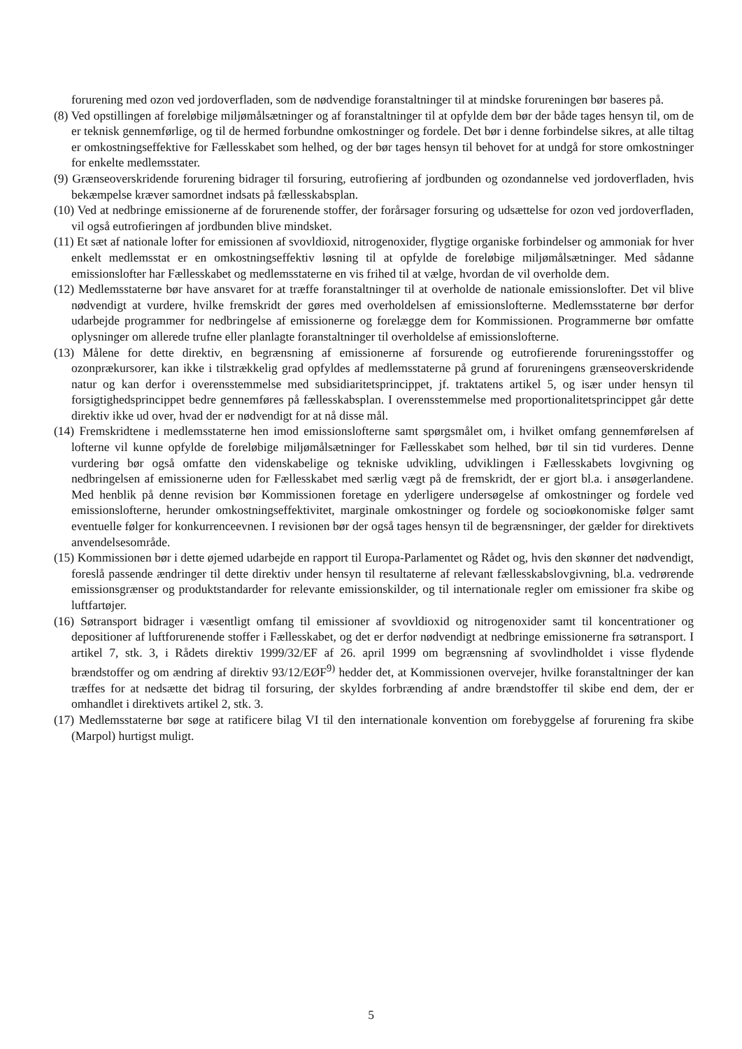forurening med ozon ved jordoverfladen, som de nødvendige foranstaltninger til at mindske forureningen bør baseres på.
(8) Ved opstillingen af foreløbige miljømålsætninger og af foranstaltninger til at opfylde dem bør der både tages hensyn til, om de er teknisk gennemførlige, og til de hermed forbundne omkostninger og fordele. Det bør i denne forbindelse sikres, at alle tiltag er omkostningseffektive for Fællesskabet som helhed, og der bør tages hensyn til behovet for at undgå for store omkostninger for enkelte medlemsstater.
(9) Grænseoverskridende forurening bidrager til forsuring, eutrofiering af jordbunden og ozondannelse ved jordoverfladen, hvis bekæmpelse kræver samordnet indsats på fællesskabsplan.
(10) Ved at nedbringe emissionerne af de forurenende stoffer, der forårsager forsuring og udsættelse for ozon ved jordoverfladen, vil også eutrofieringen af jordbunden blive mindsket.
(11) Et sæt af nationale lofter for emissionen af svovldioxid, nitrogenoxider, flygtige organiske forbindelser og ammoniak for hver enkelt medlemsstat er en omkostningseffektiv løsning til at opfylde de foreløbige miljømålsætninger. Med sådanne emissionslofter har Fællesskabet og medlemsstaterne en vis frihed til at vælge, hvordan de vil overholde dem.
(12) Medlemsstaterne bør have ansvaret for at træffe foranstaltninger til at overholde de nationale emissionslofter. Det vil blive nødvendigt at vurdere, hvilke fremskridt der gøres med overholdelsen af emissionslofterne. Medlemsstaterne bør derfor udarbejde programmer for nedbringelse af emissionerne og forelægge dem for Kommissionen. Programmerne bør omfatte oplysninger om allerede trufne eller planlagte foranstaltninger til overholdelse af emissionslofterne.
(13) Målene for dette direktiv, en begrænsning af emissionerne af forsurende og eutrofierende forureningsstoffer og ozonprækursorer, kan ikke i tilstrækkelig grad opfyldes af medlemsstaterne på grund af forureningens grænseoverskridende natur og kan derfor i overensstemmelse med subsidiaritetsprincippet, jf. traktatens artikel 5, og især under hensyn til forsigtighedsprincippet bedre gennemføres på fællesskabsplan. I overensstemmelse med proportionalitetsprincippet går dette direktiv ikke ud over, hvad der er nødvendigt for at nå disse mål.
(14) Fremskridtene i medlemsstaterne hen imod emissionslofterne samt spørgsmålet om, i hvilket omfang gennemførelsen af lofterne vil kunne opfylde de foreløbige miljømålsætninger for Fællesskabet som helhed, bør til sin tid vurderes. Denne vurdering bør også omfatte den videnskabelige og tekniske udvikling, udviklingen i Fællesskabets lovgivning og nedbringelsen af emissionerne uden for Fællesskabet med særlig vægt på de fremskridt, der er gjort bl.a. i ansøgerlandene. Med henblik på denne revision bør Kommissionen foretage en yderligere undersøgelse af omkostninger og fordele ved emissionslofterne, herunder omkostningseffektivitet, marginale omkostninger og fordele og socioøkonomiske følger samt eventuelle følger for konkurrenceevnen. I revisionen bør der også tages hensyn til de begrænsninger, der gælder for direktivets anvendelsesområde.
(15) Kommissionen bør i dette øjemed udarbejde en rapport til Europa-Parlamentet og Rådet og, hvis den skønner det nødvendigt, foreslå passende ændringer til dette direktiv under hensyn til resultaterne af relevant fællesskabslovgivning, bl.a. vedrørende emissionsgrænser og produktstandarder for relevante emissionskilder, og til internationale regler om emissioner fra skibe og luftfartøjer.
(16) Søtransport bidrager i væsentligt omfang til emissioner af svovldioxid og nitrogenoxider samt til koncentrationer og depositioner af luftforurenende stoffer i Fællesskabet, og det er derfor nødvendigt at nedbringe emissionerne fra søtransport. I artikel 7, stk. 3, i Rådets direktiv 1999/32/EF af 26. april 1999 om begrænsning af svovlindholdet i visse flydende brændstoffer og om ændring af direktiv 93/12/EØF<sup>9)</sup> hedder det, at Kommissionen overvejer, hvilke foranstaltninger der kan træffes for at nedsætte det bidrag til forsuring, der skyldes forbrænding af andre brændstoffer til skibe end dem, der er omhandlet i direktivets artikel 2, stk. 3.
(17) Medlemsstaterne bør søge at ratificere bilag VI til den internationale konvention om forebyggelse af forurening fra skibe (Marpol) hurtigst muligt.
5